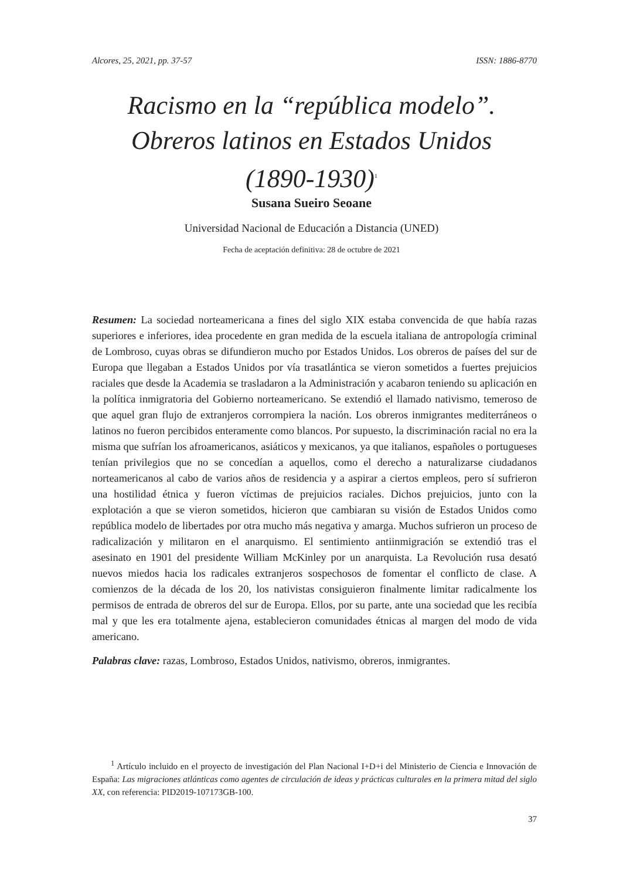Alcores, 25, 2021, pp. 37-57 ISSN: 1886-8770
Racismo en la “república modelo”.
Obreros latinos en Estados Unidos
(1890-1930)<sup>1</sup>
Susana Sueiro Seoane
Universidad Nacional de Educación a Distancia (UNED)
Fecha de aceptación definitiva: 28 de octubre de 2021
Resumen: La sociedad norteamericana a fines del siglo XIX estaba convencida de que había razas superiores e inferiores, idea procedente en gran medida de la escuela italiana de antropología criminal de Lombroso, cuyas obras se difundieron mucho por Estados Unidos. Los obreros de países del sur de Europa que llegaban a Estados Unidos por vía trasatlántica se vieron sometidos a fuertes prejuicios raciales que desde la Academia se trasladaron a la Administración y acabaron teniendo su aplicación en la política inmigratoria del Gobierno norteamericano. Se extendió el llamado nativismo, temeroso de que aquel gran flujo de extranjeros corrompiera la nación. Los obreros inmigrantes mediterráneos o latinos no fueron percibidos enteramente como blancos. Por supuesto, la discriminación racial no era la misma que sufrían los afroamericanos, asiáticos y mexicanos, ya que italianos, españoles o portugueses tenían privilegios que no se concedían a aquellos, como el derecho a naturalizarse ciudadanos norteamericanos al cabo de varios años de residencia y a aspirar a ciertos empleos, pero sí sufrieron una hostilidad étnica y fueron víctimas de prejuicios raciales. Dichos prejuicios, junto con la explotación a que se vieron sometidos, hicieron que cambiaran su visión de Estados Unidos como república modelo de libertades por otra mucho más negativa y amarga. Muchos sufrieron un proceso de radicalización y militaron en el anarquismo. El sentimiento antiinmigración se extendió tras el asesinato en 1901 del presidente William McKinley por un anarquista. La Revolución rusa desató nuevos miedos hacia los radicales extranjeros sospechosos de fomentar el conflicto de clase. A comienzos de la década de los 20, los nativistas consiguieron finalmente limitar radicalmente los permisos de entrada de obreros del sur de Europa. Ellos, por su parte, ante una sociedad que les recibía mal y que les era totalmente ajena, establecieron comunidades étnicas al margen del modo de vida americano.
Palabras clave: razas, Lombroso, Estados Unidos, nativismo, obreros, inmigrantes.
<sup>1</sup> Artículo incluido en el proyecto de investigación del Plan Nacional I+D+i del Ministerio de Ciencia e Innovación de España: Las migraciones atlánticas como agentes de circulación de ideas y prácticas culturales en la primera mitad del siglo XX, con referencia: PID2019-107173GB-100.
37